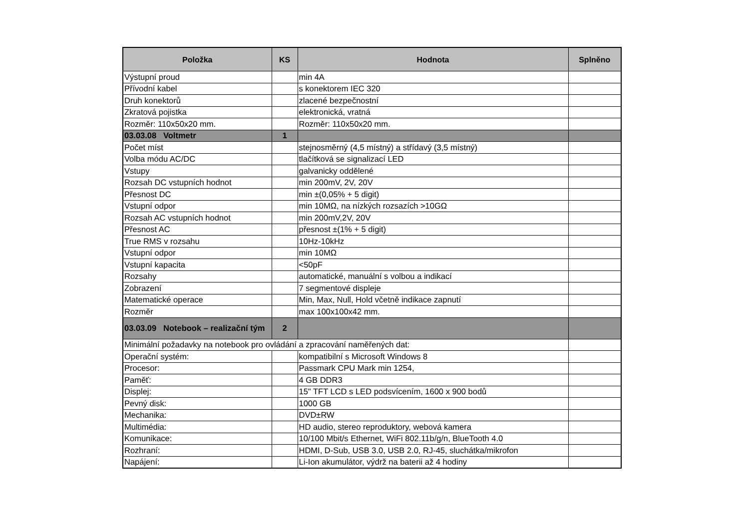| Položka | KS | Hodnota | Splněno |
| --- | --- | --- | --- |
| Výstupní proud | | min 4A | |
| Přívodní kabel | | s konektorem IEC 320 | |
| Druh konektorů | | zlacené bezpečnostní | |
| Zkratová pojistka | | elektronická, vratná | |
| Rozměr: 110x50x20 mm. | | Rozměr: 110x50x20 mm. | |
| 03.03.08 Voltmetr | 1 | | |
| Počet míst | | stejnosměrný (4,5 místný) a střídavý (3,5 místný) | |
| Volba módu AC/DC | | tlačítková se signalizací LED | |
| Vstupy | | galvanicky oddělené | |
| Rozsah DC vstupních hodnot | | min 200mV, 2V, 20V | |
| Přesnost DC | | min ±(0,05% + 5 digit) | |
| Vstupní odpor | | min 10MΩ, na nízkých rozsazích >10GΩ | |
| Rozsah AC vstupních hodnot | | min 200mV,2V, 20V | |
| Přesnost AC | | přesnost ±(1% + 5 digit) | |
| True RMS v rozsahu | | 10Hz-10kHz | |
| Vstupní odpor | | min 10MΩ | |
| Vstupní kapacita | | <50pF | |
| Rozsahy | | automatické, manuální s volbou a indikací | |
| Zobrazení | | 7 segmentové displeje | |
| Matematické operace | | Min, Max, Null, Hold včetně indikace zapnutí | |
| Rozměr | | max 100x100x42 mm. | |
| 03.03.09 Notebook – realizační tým | 2 | | |
| Minimální požadavky na notebook pro ovládání a zpracování naměřených dat: | | | |
| Operační systém: | | kompatibilní s Microsoft Windows 8 | |
| Procesor: | | Passmark CPU Mark min 1254, | |
| Paměť: | | 4 GB DDR3 | |
| Displej: | | 15" TFT LCD s LED podsvícením, 1600 x 900 bodů | |
| Pevný disk: | | 1000 GB | |
| Mechanika: | | DVD±RW | |
| Multimédia: | | HD audio, stereo reproduktory, webová kamera | |
| Komunikace: | | 10/100 Mbit/s Ethernet, WiFi 802.11b/g/n, BlueTooth 4.0 | |
| Rozhraní: | | HDMI, D-Sub, USB 3.0, USB 2.0, RJ-45, sluchátka/mikrofon | |
| Napájení: | | Li-Ion akumulátor, výdrž na baterii až 4 hodiny | |